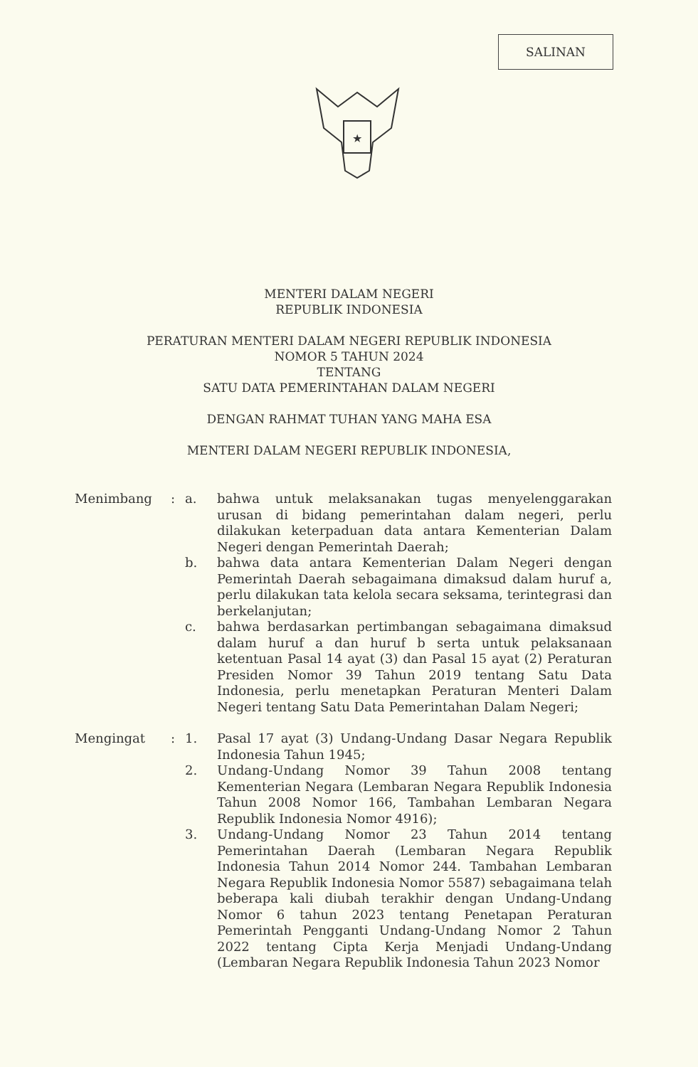SALINAN
★
MENTERI DALAM NEGERI
REPUBLIK INDONESIA
PERATURAN MENTERI DALAM NEGERI REPUBLIK INDONESIA
NOMOR 5 TAHUN 2024
TENTANG
SATU DATA PEMERINTAHAN DALAM NEGERI
DENGAN RAHMAT TUHAN YANG MAHA ESA
MENTERI DALAM NEGERI REPUBLIK INDONESIA,
| Menimbang | : | a. | bahwa untuk melaksanakan tugas menyelenggarakan urusan di bidang pemerintahan dalam negeri, perlu dilakukan keterpaduan data antara Kementerian Dalam Negeri dengan Pemerintah Daerah; |
| | | b. | bahwa data antara Kementerian Dalam Negeri dengan Pemerintah Daerah sebagaimana dimaksud dalam huruf a, perlu dilakukan tata kelola secara seksama, terintegrasi dan berkelanjutan; |
| | | c. | bahwa berdasarkan pertimbangan sebagaimana dimaksud dalam huruf a dan huruf b serta untuk pelaksanaan ketentuan Pasal 14 ayat (3) dan Pasal 15 ayat (2) Peraturan Presiden Nomor 39 Tahun 2019 tentang Satu Data Indonesia, perlu menetapkan Peraturan Menteri Dalam Negeri tentang Satu Data Pemerintahan Dalam Negeri; |
| Mengingat | : | 1. | Pasal 17 ayat (3) Undang-Undang Dasar Negara Republik Indonesia Tahun 1945; |
| | | 2. | Undang-Undang Nomor 39 Tahun 2008 tentang Kementerian Negara (Lembaran Negara Republik Indonesia Tahun 2008 Nomor 166, Tambahan Lembaran Negara Republik Indonesia Nomor 4916); |
| | | 3. | Undang-Undang Nomor 23 Tahun 2014 tentang Pemerintahan Daerah (Lembaran Negara Republik Indonesia Tahun 2014 Nomor 244. Tambahan Lembaran Negara Republik Indonesia Nomor 5587) sebagaimana telah beberapa kali diubah terakhir dengan Undang-Undang Nomor 6 tahun 2023 tentang Penetapan Peraturan Pemerintah Pengganti Undang-Undang Nomor 2 Tahun 2022 tentang Cipta Kerja Menjadi Undang-Undang (Lembaran Negara Republik Indonesia Tahun 2023 Nomor |